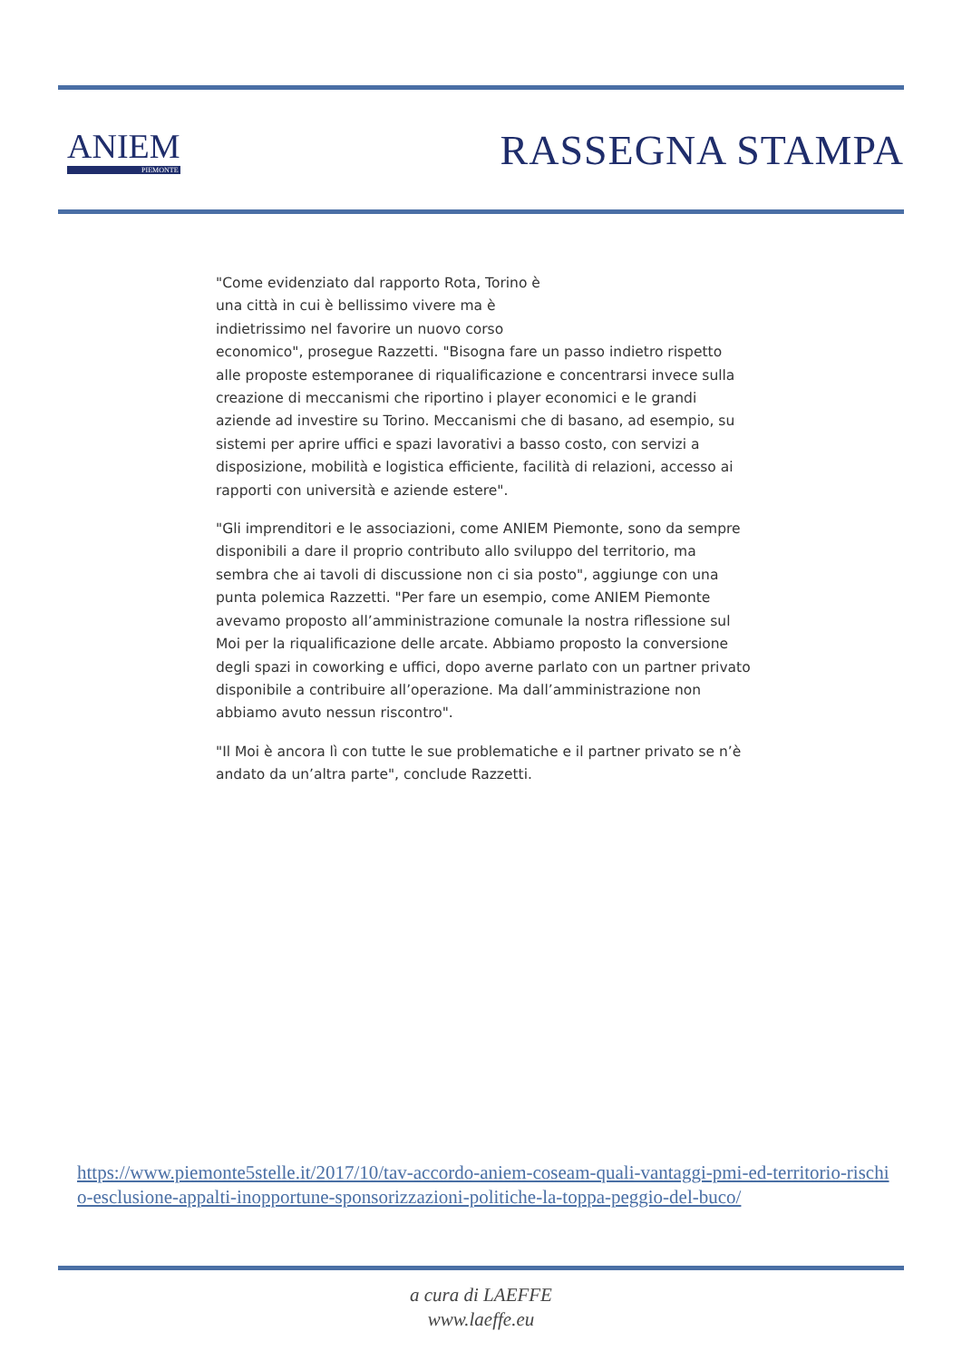ANIEM
PIEMONTE
RASSEGNA STAMPA
"Come evidenziato dal rapporto Rota, Torino è
una città in cui è bellissimo vivere ma è
indietrissimo nel favorire un nuovo corso
economico", prosegue Razzetti. "Bisogna fare un passo indietro rispetto alle proposte estemporanee di riqualificazione e concentrarsi invece sulla creazione di meccanismi che riportino i player economici e le grandi aziende ad investire su Torino. Meccanismi che di basano, ad esempio, su sistemi per aprire uffici e spazi lavorativi a basso costo, con servizi a disposizione, mobilità e logistica efficiente, facilità di relazioni, accesso ai rapporti con università e aziende estere".
"Gli imprenditori e le associazioni, come ANIEM Piemonte, sono da sempre disponibili a dare il proprio contributo allo sviluppo del territorio, ma sembra che ai tavoli di discussione non ci sia posto", aggiunge con una punta polemica Razzetti. "Per fare un esempio, come ANIEM Piemonte avevamo proposto all’amministrazione comunale la nostra riflessione sul Moi per la riqualificazione delle arcate. Abbiamo proposto la conversione degli spazi in coworking e uffici, dopo averne parlato con un partner privato disponibile a contribuire all’operazione. Ma dall’amministrazione non abbiamo avuto nessun riscontro".
"Il Moi è ancora lì con tutte le sue problematiche e il partner privato se n’è andato da un’altra parte", conclude Razzetti.
https://www.piemonte5stelle.it/2017/10/tav-accordo-aniem-coseam-quali-vantaggi-pmi-ed-territorio-rischio-esclusione-appalti-inopportune-sponsorizzazioni-politiche-la-toppa-peggio-del-buco/
a cura di LAEFFE
www.laeffe.eu